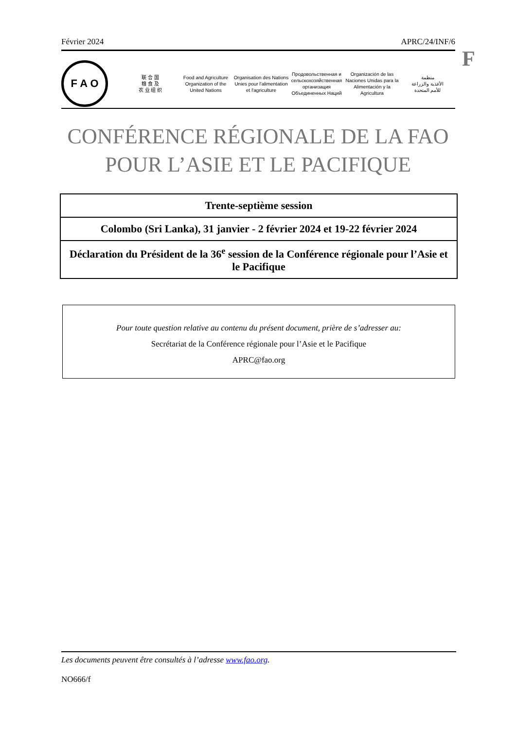Février 2024 APRC/24/INF/6
F
F A O
联 合 国
粮 食 及
农 业 组 织
Food and Agriculture
Organization of the
United Nations
Organisation des Nations
Unies pour l'alimentation
et l'agriculture
Продовольственная и
сельскохозяйственная организация
Объединенных Наций
Organización de las
Naciones Unidas para la
Alimentación y la Agricultura
منظمة
الأغذية والزراعة
للأمم المتحدة
CONFÉRENCE RÉGIONALE DE LA FAO
POUR L’ASIE ET LE PACIFIQUE
Trente-septième session
Colombo (Sri Lanka), 31 janvier - 2 février 2024 et 19-22 février 2024
Déclaration du Président de la 36<sup>e</sup> session de la Conférence régionale pour l’Asie et le Pacifique
Pour toute question relative au contenu du présent document, prière de s’adresser au:
Secrétariat de la Conférence régionale pour l’Asie et le Pacifique
APRC@fao.org
Les documents peuvent être consultés à l’adresse www.fao.org.
NO666/f